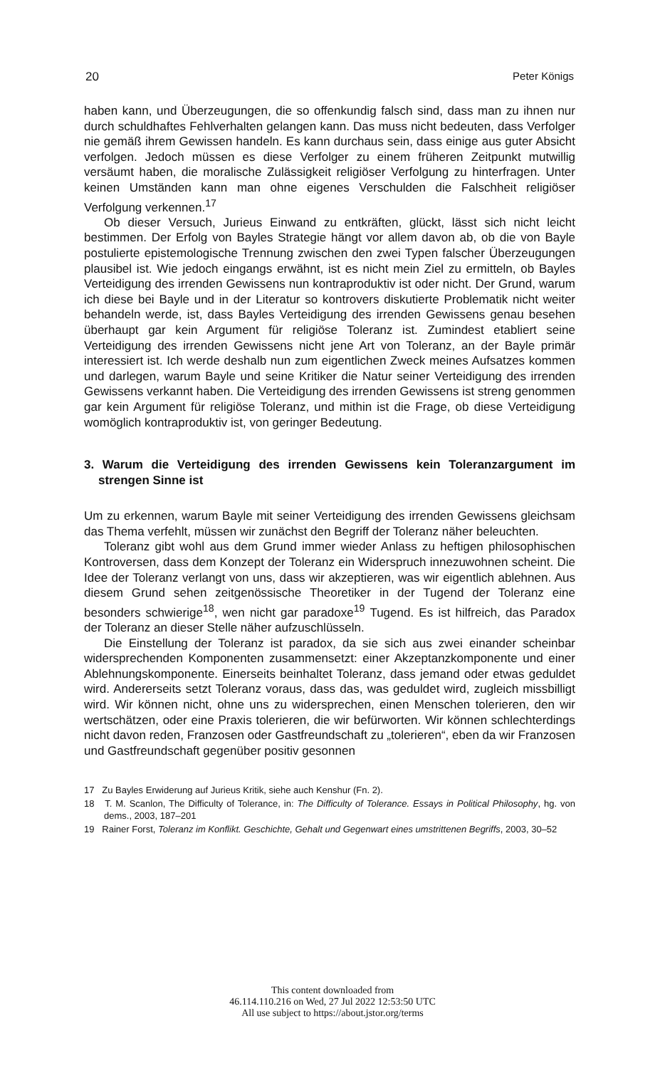20 Peter Königs
haben kann, und Überzeugungen, die so offenkundig falsch sind, dass man zu ihnen nur durch schuldhaftes Fehlverhalten gelangen kann. Das muss nicht bedeuten, dass Verfolger nie gemäß ihrem Gewissen handeln. Es kann durchaus sein, dass einige aus guter Absicht verfolgen. Jedoch müssen es diese Verfolger zu einem früheren Zeitpunkt mutwillig versäumt haben, die moralische Zulässigkeit religiöser Verfolgung zu hinterfragen. Unter keinen Umständen kann man ohne eigenes Verschulden die Falschheit religiöser Verfolgung verkennen.<sup>17</sup>
Ob dieser Versuch, Jurieus Einwand zu entkräften, glückt, lässt sich nicht leicht bestimmen. Der Erfolg von Bayles Strategie hängt vor allem davon ab, ob die von Bayle postulierte epistemologische Trennung zwischen den zwei Typen falscher Überzeugungen plausibel ist. Wie jedoch eingangs erwähnt, ist es nicht mein Ziel zu ermitteln, ob Bayles Verteidigung des irrenden Gewissens nun kontraproduktiv ist oder nicht. Der Grund, warum ich diese bei Bayle und in der Literatur so kontrovers diskutierte Problematik nicht weiter behandeln werde, ist, dass Bayles Verteidigung des irrenden Gewissens genau besehen überhaupt gar kein Argument für religiöse Toleranz ist. Zumindest etabliert seine Verteidigung des irrenden Gewissens nicht jene Art von Toleranz, an der Bayle primär interessiert ist. Ich werde deshalb nun zum eigentlichen Zweck meines Aufsatzes kommen und darlegen, warum Bayle und seine Kritiker die Natur seiner Verteidigung des irrenden Gewissens verkannt haben. Die Verteidigung des irrenden Gewissens ist streng genommen gar kein Argument für religiöse Toleranz, und mithin ist die Frage, ob diese Verteidigung womöglich kontraproduktiv ist, von geringer Bedeutung.
3. Warum die Verteidigung des irrenden Gewissens kein Toleranzargument im strengen Sinne ist
Um zu erkennen, warum Bayle mit seiner Verteidigung des irrenden Gewissens gleichsam das Thema verfehlt, müssen wir zunächst den Begriff der Toleranz näher beleuchten.
Toleranz gibt wohl aus dem Grund immer wieder Anlass zu heftigen philosophischen Kontroversen, dass dem Konzept der Toleranz ein Widerspruch innezuwohnen scheint. Die Idee der Toleranz verlangt von uns, dass wir akzeptieren, was wir eigentlich ablehnen. Aus diesem Grund sehen zeitgenössische Theoretiker in der Tugend der Toleranz eine besonders schwierige<sup>18</sup>, wen nicht gar paradoxe<sup>19</sup> Tugend. Es ist hilfreich, das Paradox der Toleranz an dieser Stelle näher aufzuschlüsseln.
Die Einstellung der Toleranz ist paradox, da sie sich aus zwei einander scheinbar widersprechenden Komponenten zusammensetzt: einer Akzeptanzkomponente und einer Ablehnungskomponente. Einerseits beinhaltet Toleranz, dass jemand oder etwas geduldet wird. Andererseits setzt Toleranz voraus, dass das, was geduldet wird, zugleich missbilligt wird. Wir können nicht, ohne uns zu widersprechen, einen Menschen tolerieren, den wir wertschätzen, oder eine Praxis tolerieren, die wir befürworten. Wir können schlechterdings nicht davon reden, Franzosen oder Gastfreundschaft zu „tolerieren“, eben da wir Franzosen und Gastfreundschaft gegenüber positiv gesonnen
17 Zu Bayles Erwiderung auf Jurieus Kritik, siehe auch Kenshur (Fn. 2).
18 T. M. Scanlon, The Difficulty of Tolerance, in: The Difficulty of Tolerance. Essays in Political Philosophy, hg. von dems., 2003, 187–201
19 Rainer Forst, Toleranz im Konflikt. Geschichte, Gehalt und Gegenwart eines umstrittenen Begriffs, 2003, 30–52
This content downloaded from
46.114.110.216 on Wed, 27 Jul 2022 12:53:50 UTC
All use subject to https://about.jstor.org/terms